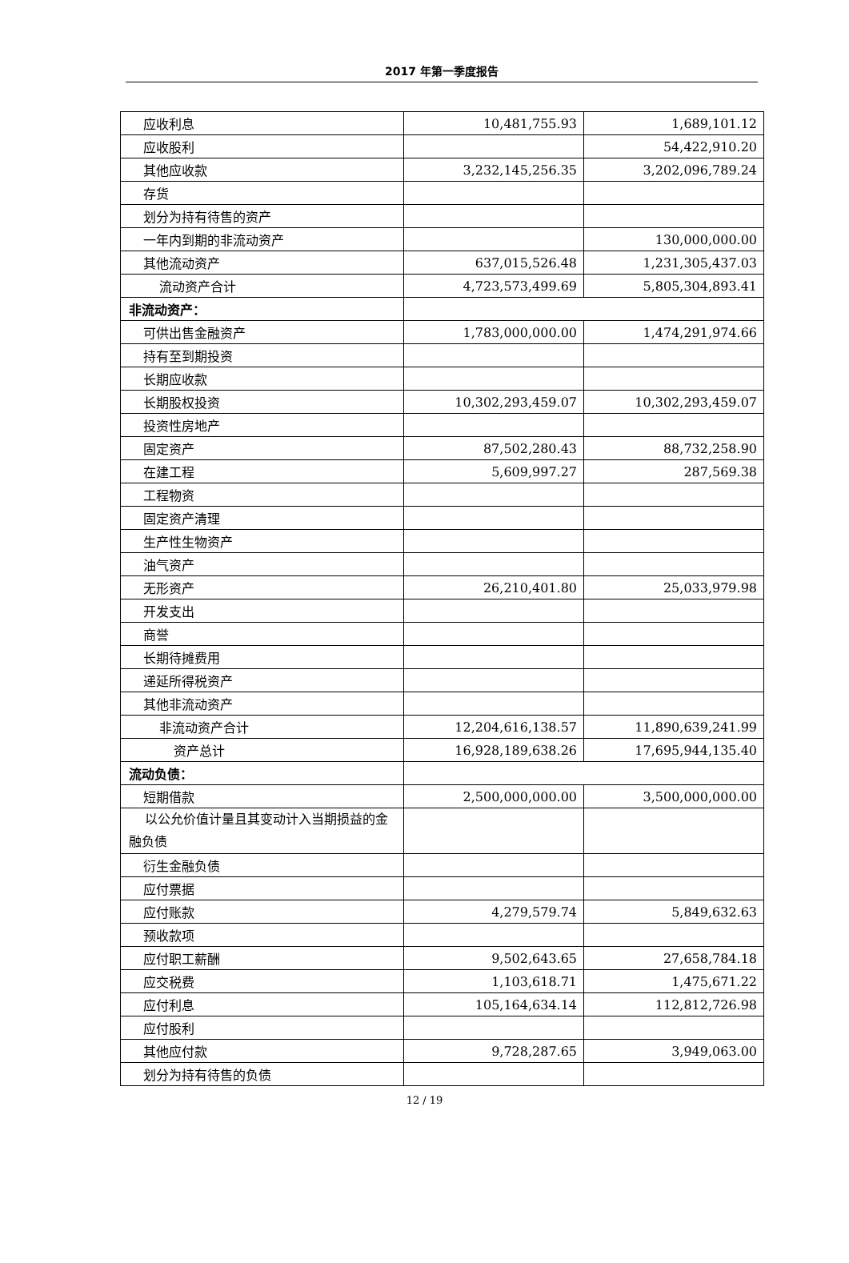2017 年第一季度报告
| 应收利息 | 10,481,755.93 | 1,689,101.12 |
| 应收股利 | | 54,422,910.20 |
| 其他应收款 | 3,232,145,256.35 | 3,202,096,789.24 |
| 存货 | | |
| 划分为持有待售的资产 | | |
| 一年内到期的非流动资产 | | 130,000,000.00 |
| 其他流动资产 | 637,015,526.48 | 1,231,305,437.03 |
| 流动资产合计 | 4,723,573,499.69 | 5,805,304,893.41 |
| 非流动资产： | | |
| 可供出售金融资产 | 1,783,000,000.00 | 1,474,291,974.66 |
| 持有至到期投资 | | |
| 长期应收款 | | |
| 长期股权投资 | 10,302,293,459.07 | 10,302,293,459.07 |
| 投资性房地产 | | |
| 固定资产 | 87,502,280.43 | 88,732,258.90 |
| 在建工程 | 5,609,997.27 | 287,569.38 |
| 工程物资 | | |
| 固定资产清理 | | |
| 生产性生物资产 | | |
| 油气资产 | | |
| 无形资产 | 26,210,401.80 | 25,033,979.98 |
| 开发支出 | | |
| 商誉 | | |
| 长期待摊费用 | | |
| 递延所得税资产 | | |
| 其他非流动资产 | | |
| 非流动资产合计 | 12,204,616,138.57 | 11,890,639,241.99 |
| 资产总计 | 16,928,189,638.26 | 17,695,944,135.40 |
| 流动负债： | | |
| 短期借款 | 2,500,000,000.00 | 3,500,000,000.00 |
| 以公允价值计量且其变动计入当期损益的金融负债 | | |
| 衍生金融负债 | | |
| 应付票据 | | |
| 应付账款 | 4,279,579.74 | 5,849,632.63 |
| 预收款项 | | |
| 应付职工薪酬 | 9,502,643.65 | 27,658,784.18 |
| 应交税费 | 1,103,618.71 | 1,475,671.22 |
| 应付利息 | 105,164,634.14 | 112,812,726.98 |
| 应付股利 | | |
| 其他应付款 | 9,728,287.65 | 3,949,063.00 |
| 划分为持有待售的负债 | | |
12 / 19